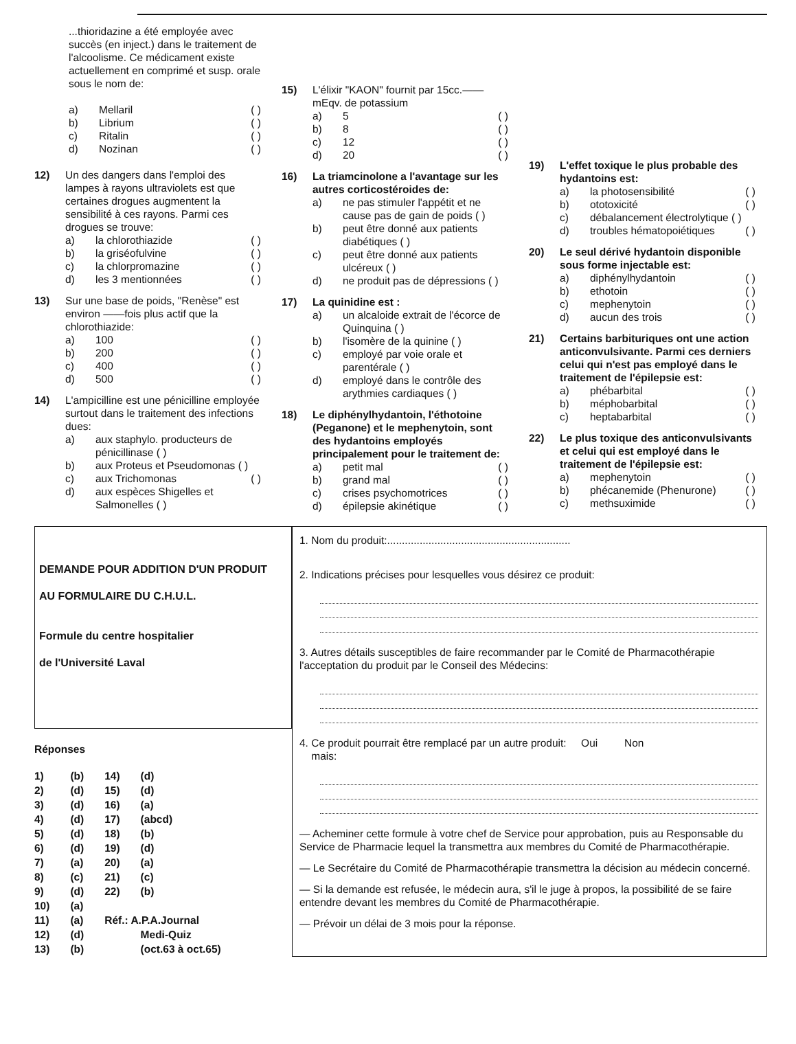...thioridazine a été employée avec succès (en inject.) dans le traitement de l'alcoolisme. Ce médicament existe actuellement en comprimé et susp. orale sous le nom de:
a) Mellaril ( )
b) Librium ( )
c) Ritalin ( )
d) Nozinan ( )
12) Un des dangers dans l'emploi des lampes à rayons ultraviolets est que certaines drogues augmentent la sensibilité à ces rayons. Parmi ces drogues se trouve:
a) la chlorothiazide ( )
b) la griséofulvine ( )
c) la chlorpromazine ( )
d) les 3 mentionnées ( )
13) Sur une base de poids, "Renèse" est environ ——fois plus actif que la chlorothiazide:
a) 100 ( )
b) 200 ( )
c) 400 ( )
d) 500 ( )
14) L'ampicilline est une pénicilline employée surtout dans le traitement des infections dues:
a) aux staphylo. producteurs de pénicillinase ( )
b) aux Proteus et Pseudomonas ( )
c) aux Trichomonas ( )
d) aux espèces Shigelles et Salmonelles ( )
15) L'élixir "KAON" fournit par 15cc.——mEqv. de potassium
a) 5 ( )
b) 8 ( )
c) 12 ( )
d) 20 ( )
16) La triamcinolone a l'avantage sur les autres corticostéroides de:
a) ne pas stimuler l'appétit et ne cause pas de gain de poids ( )
b) peut être donné aux patients diabétiques ( )
c) peut être donné aux patients ulcéreux ( )
d) ne produit pas de dépressions ( )
17) La quinidine est :
a) un alcaloide extrait de l'écorce de Quinquina ( )
b) l'isomère de la quinine ( )
c) employé par voie orale et parentérale ( )
d) employé dans le contrôle des arythmies cardiaques ( )
18) Le diphénylhydantoin, l'éthotoine (Peganone) et le mephenytoin, sont des hydantoins employés principalement pour le traitement de:
a) petit mal ( )
b) grand mal ( )
c) crises psychomotrices ( )
d) épilepsie akinétique ( )
19) L'effet toxique le plus probable des hydantoins est:
a) la photosensibilité ( )
b) ototoxicité ( )
c) débalancement électrolytique ( )
d) troubles hématopoiétiques ( )
20) Le seul dérivé hydantoin disponible sous forme injectable est:
a) diphénylhydantoin ( )
b) ethotoin ( )
c) mephenytoin ( )
d) aucun des trois ( )
21) Certains barbituriques ont une action anticonvulsivante. Parmi ces derniers celui qui n'est pas employé dans le traitement de l'épilepsie est:
a) phébarbital ( )
b) méphobarbital ( )
c) heptabarbital ( )
22) Le plus toxique des anticonvulsivants et celui qui est employé dans le traitement de l'épilepsie est:
a) mephenytoin ( )
b) phécanemide (Phenurone) ( )
c) methsuximide ( )
DEMANDE POUR ADDITION D'UN PRODUIT
AU FORMULAIRE DU C.H.U.L.
Formule du centre hospitalier
de l'Université Laval
Réponses
| 1) | (b) | 14) | (d) |
| 2) | (d) | 15) | (d) |
| 3) | (d) | 16) | (a) |
| 4) | (d) | 17) | (abcd) |
| 5) | (d) | 18) | (b) |
| 6) | (d) | 19) | (d) |
| 7) | (a) | 20) | (a) |
| 8) | (c) | 21) | (c) |
| 9) | (d) | 22) | (b) |
| 10) | (a) | | |
| 11) | (a) | Réf.: A.P.A.Journal | |
| 12) | (d) | | Medi-Quiz |
| 13) | (b) | | (oct.63 à oct.65) |
1. Nom du produit:..............................................................
2. Indications précises pour lesquelles vous désirez ce produit:
3. Autres détails susceptibles de faire recommander par le Comité de Pharmacothérapie l'acceptation du produit par le Conseil des Médecins:
4. Ce produit pourrait être remplacé par un autre produit: Oui Non
mais:
— Acheminer cette formule à votre chef de Service pour approbation, puis au Responsable du Service de Pharmacie lequel la transmettra aux membres du Comité de Pharmacothérapie.
— Le Secrétaire du Comité de Pharmacothérapie transmettra la décision au médecin concerné.
— Si la demande est refusée, le médecin aura, s'il le juge à propos, la possibilité de se faire entendre devant les membres du Comité de Pharmacothérapie.
— Prévoir un délai de 3 mois pour la réponse.